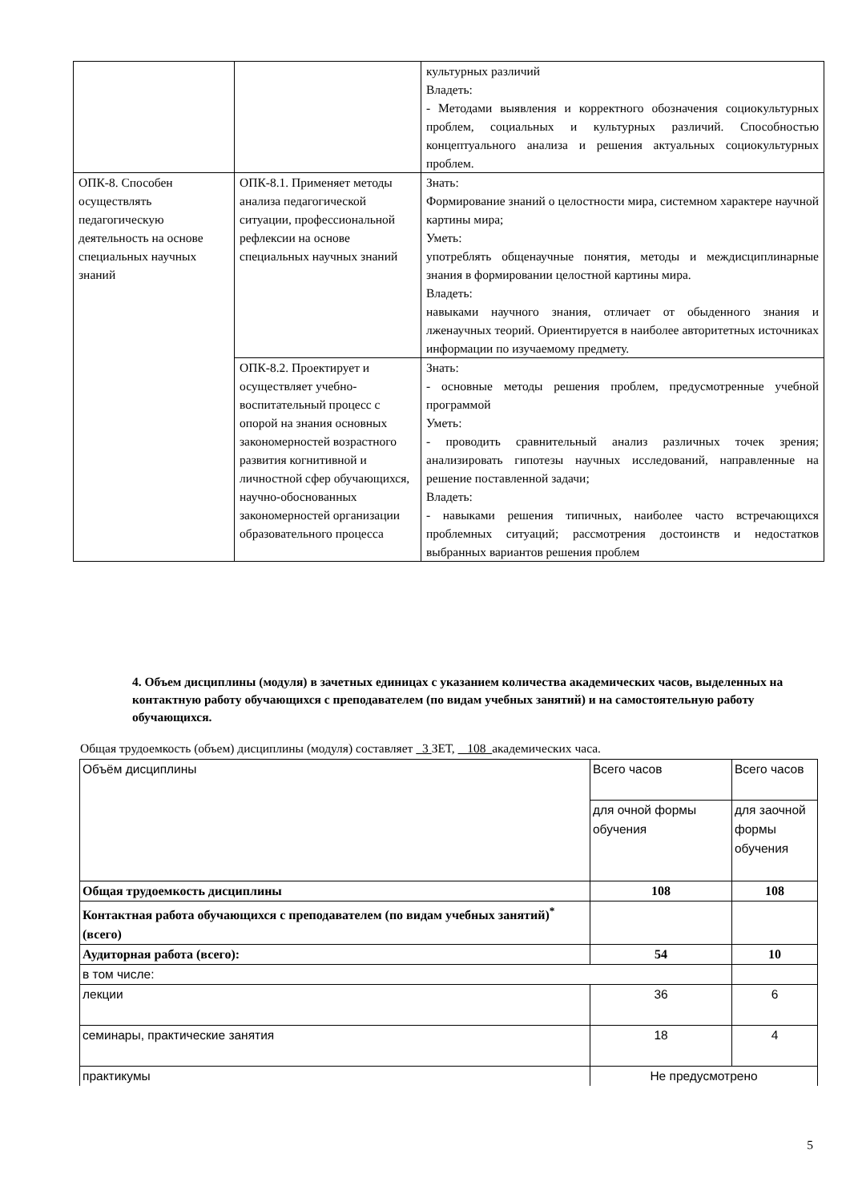| | | культурных различий Владеть: - Методами выявления и корректного обозначения социокультурных проблем, социальных и культурных различий. Способностью концептуального анализа и решения актуальных социокультурных проблем. |
| ОПК-8. Способен осуществлять педагогическую деятельность на основе специальных научных знаний | ОПК-8.1. Применяет методы анализа педагогической ситуации, профессиональной рефлексии на основе специальных научных знаний | Знать: Формирование знаний о целостности мира, системном характере научной картины мира; Уметь: употреблять общенаучные понятия, методы и междисциплинарные знания в формировании целостной картины мира. Владеть: навыками научного знания, отличает от обыденного знания и лженаучных теорий. Ориентируется в наиболее авторитетных источниках информации по изучаемому предмету. |
| | ОПК-8.2. Проектирует и осуществляет учебно-воспитательный процесс с опорой на знания основных закономерностей возрастного развития когнитивной и личностной сфер обучающихся, научно-обоснованных закономерностей организации образовательного процесса | Знать: - основные методы решения проблем, предусмотренные учебной программой Уметь: - проводить сравнительный анализ различных точек зрения; анализировать гипотезы научных исследований, направленные на решение поставленной задачи; Владеть: - навыками решения типичных, наиболее часто встречающихся проблемных ситуаций; рассмотрения достоинств и недостатков выбранных вариантов решения проблем |
4. Объем дисциплины (модуля) в зачетных единицах с указанием количества академических часов, выделенных на контактную работу обучающихся с преподавателем (по видам учебных занятий) и на самостоятельную работу обучающихся.
Общая трудоемкость (объем) дисциплины (модуля) составляет 3 ЗЕТ, 108 академических часа.
| Объём дисциплины | Всего часов | Всего часов |
| | для очной формы обучения | для заочной формы обучения |
| Общая трудоемкость дисциплины | 108 | 108 |
| Контактная работа обучающихся с преподавателем (по видам учебных занятий)<sup>*</sup> (всего) | | |
| Аудиторная работа (всего): | 54 | 10 |
| в том числе: | | |
| лекции | 36 | 6 |
| семинары, практические занятия | 18 | 4 |
| практикумы | Не предусмотрено | |
5